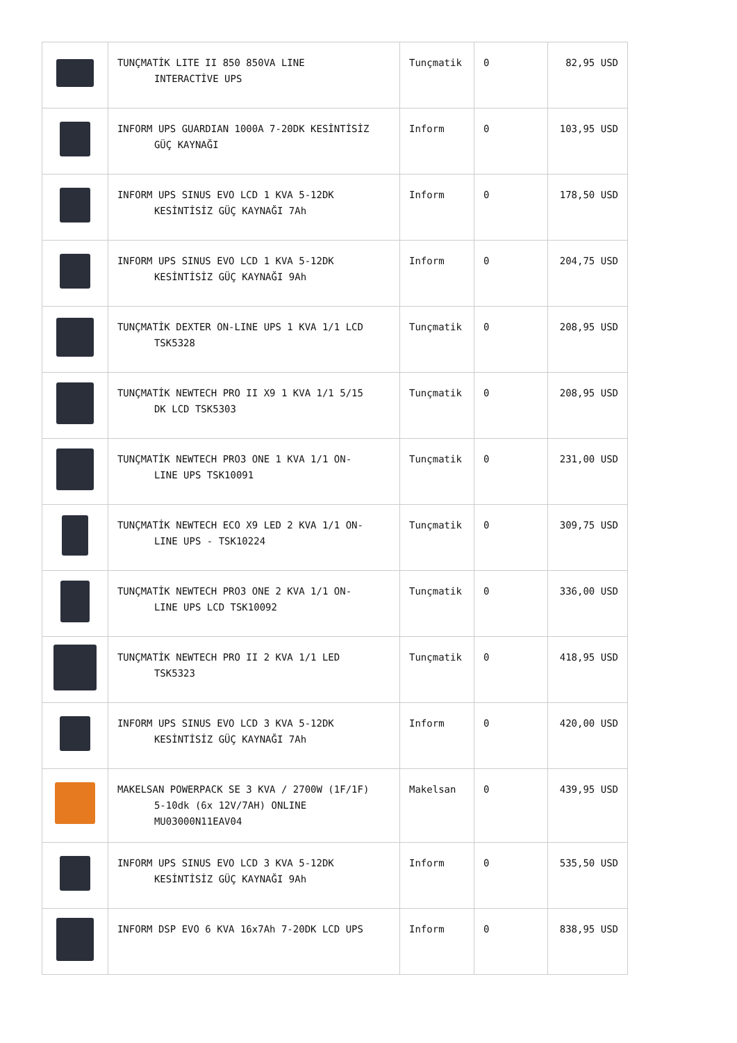| | TUNÇMATİK LITE II 850 850VA LINE INTERACTİVE UPS | Tunçmatik | 0 | 82,95 USD |
| | INFORM UPS GUARDIAN 1000A 7-20DK KESİNTİSİZ GÜÇ KAYNAĞI | Inform | 0 | 103,95 USD |
| | INFORM UPS SINUS EVO LCD 1 KVA 5-12DK KESİNTİSİZ GÜÇ KAYNAĞI 7Ah | Inform | 0 | 178,50 USD |
| | INFORM UPS SINUS EVO LCD 1 KVA 5-12DK KESİNTİSİZ GÜÇ KAYNAĞI 9Ah | Inform | 0 | 204,75 USD |
| | TUNÇMATİK DEXTER ON-LINE UPS 1 KVA 1/1 LCD TSK5328 | Tunçmatik | 0 | 208,95 USD |
| | TUNÇMATİK NEWTECH PRO II X9 1 KVA 1/1 5/15 DK LCD TSK5303 | Tunçmatik | 0 | 208,95 USD |
| | TUNÇMATİK NEWTECH PRO3 ONE 1 KVA 1/1 ON- LINE UPS TSK10091 | Tunçmatik | 0 | 231,00 USD |
| | TUNÇMATİK NEWTECH ECO X9 LED 2 KVA 1/1 ON- LINE UPS - TSK10224 | Tunçmatik | 0 | 309,75 USD |
| | TUNÇMATİK NEWTECH PRO3 ONE 2 KVA 1/1 ON- LINE UPS LCD TSK10092 | Tunçmatik | 0 | 336,00 USD |
| | TUNÇMATİK NEWTECH PRO II 2 KVA 1/1 LED TSK5323 | Tunçmatik | 0 | 418,95 USD |
| | INFORM UPS SINUS EVO LCD 3 KVA 5-12DK KESİNTİSİZ GÜÇ KAYNAĞI 7Ah | Inform | 0 | 420,00 USD |
| | MAKELSAN POWERPACK SE 3 KVA / 2700W (1F/1F) 5-10dk (6x 12V/7AH) ONLINE MU03000N11EAV04 | Makelsan | 0 | 439,95 USD |
| | INFORM UPS SINUS EVO LCD 3 KVA 5-12DK KESİNTİSİZ GÜÇ KAYNAĞI 9Ah | Inform | 0 | 535,50 USD |
| | INFORM DSP EVO 6 KVA 16x7Ah 7-20DK LCD UPS | Inform | 0 | 838,95 USD |